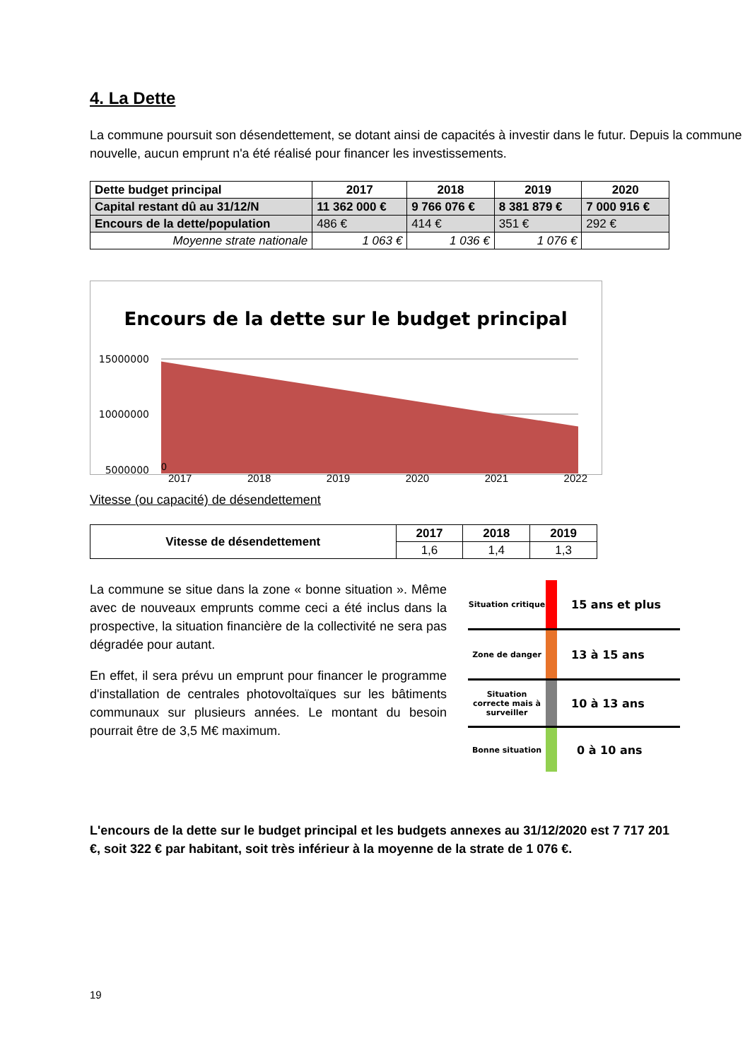4. La Dette
La commune poursuit son désendettement, se dotant ainsi de capacités à investir dans le futur. Depuis la commune nouvelle, aucun emprunt n'a été réalisé pour financer les investissements.
| Dette budget principal | 2017 | 2018 | 2019 | 2020 |
| --- | --- | --- | --- | --- |
| Capital restant dû au 31/12/N | 11 362 000 € | 9 766 076 € | 8 381 879 € | 7 000 916 € |
| Encours de la dette/population | 486 € | 414 € | 351 € | 292 € |
| Moyenne strate nationale | 1 063 € | 1 036 € | 1 076 € | |
Encours de la dette sur le budget principal
15000000
10000000
5000000
0
2017 2018 2019 2020 2021 2022
Vitesse (ou capacité) de désendettement
| Vitesse de désendettement | 2017 | 2018 | 2019 |
| --- | --- | --- | --- |
| | 1,6 | 1,4 | 1,3 |
La commune se situe dans la zone « bonne situation ». Même avec de nouveaux emprunts comme ceci a été inclus dans la prospective, la situation financière de la collectivité ne sera pas dégradée pour autant.
En effet, il sera prévu un emprunt pour financer le programme d'installation de centrales photovoltaïques sur les bâtiments communaux sur plusieurs années. Le montant du besoin pourrait être de 3,5 M€ maximum.
Situation critique 15 ans et plus
Zone de danger 13 à 15 ans
Situation correcte mais à surveiller 10 à 13 ans
Bonne situation 0 à 10 ans
L'encours de la dette sur le budget principal et les budgets annexes au 31/12/2020 est 7 717 201 €, soit 322 € par habitant, soit très inférieur à la moyenne de la strate de 1 076 €.
19